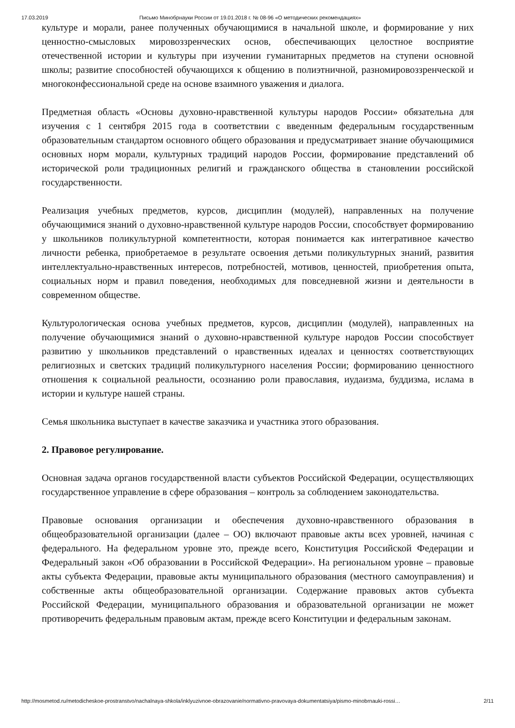17.03.2019 Письмо Минобрнауки России от 19.01.2018 г. № 08-96 «О методических рекомендациях»
культуре и морали, ранее полученных обучающимися в начальной школе, и формирование у них ценностно-смысловых мировоззренческих основ, обеспечивающих целостное восприятие отечественной истории и культуры при изучении гуманитарных предметов на ступени основной школы; развитие способностей обучающихся к общению в полиэтничной, разномировоззренческой и многоконфессиональной среде на основе взаимного уважения и диалога.
Предметная область «Основы духовно-нравственной культуры народов России» обязательна для изучения с 1 сентября 2015 года в соответствии с введенным федеральным государственным образовательным стандартом основного общего образования и предусматривает знание обучающимися основных норм морали, культурных традиций народов России, формирование представлений об исторической роли традиционных религий и гражданского общества в становлении российской государственности.
Реализация учебных предметов, курсов, дисциплин (модулей), направленных на получение обучающимися знаний о духовно-нравственной культуре народов России, способствует формированию у школьников поликультурной компетентности, которая понимается как интегративное качество личности ребенка, приобретаемое в результате освоения детьми поликультурных знаний, развития интеллектуально-нравственных интересов, потребностей, мотивов, ценностей, приобретения опыта, социальных норм и правил поведения, необходимых для повседневной жизни и деятельности в современном обществе.
Культурологическая основа учебных предметов, курсов, дисциплин (модулей), направленных на получение обучающимися знаний о духовно-нравственной культуре народов России способствует развитию у школьников представлений о нравственных идеалах и ценностях соответствующих религиозных и светских традиций поликультурного населения России; формированию ценностного отношения к социальной реальности, осознанию роли православия, иудаизма, буддизма, ислама в истории и культуре нашей страны.
Семья школьника выступает в качестве заказчика и участника этого образования.
2. Правовое регулирование.
Основная задача органов государственной власти субъектов Российской Федерации, осуществляющих государственное управление в сфере образования – контроль за соблюдением законодательства.
Правовые основания организации и обеспечения духовно-нравственного образования в общеобразовательной организации (далее – ОО) включают правовые акты всех уровней, начиная с федерального. На федеральном уровне это, прежде всего, Конституция Российской Федерации и Федеральный закон «Об образовании в Российской Федерации». На региональном уровне – правовые акты субъекта Федерации, правовые акты муниципального образования (местного самоуправления) и собственные акты общеобразовательной организации. Содержание правовых актов субъекта Российской Федерации, муниципального образования и образовательной организации не может противоречить федеральным правовым актам, прежде всего Конституции и федеральным законам.
http://mosmetod.ru/metodicheskoe-prostranstvo/nachalnaya-shkola/inklyuzivnoe-obrazovanie/normativno-pravovaya-dokumentatsiya/pismo-minobrnauki-rossi… 2/11